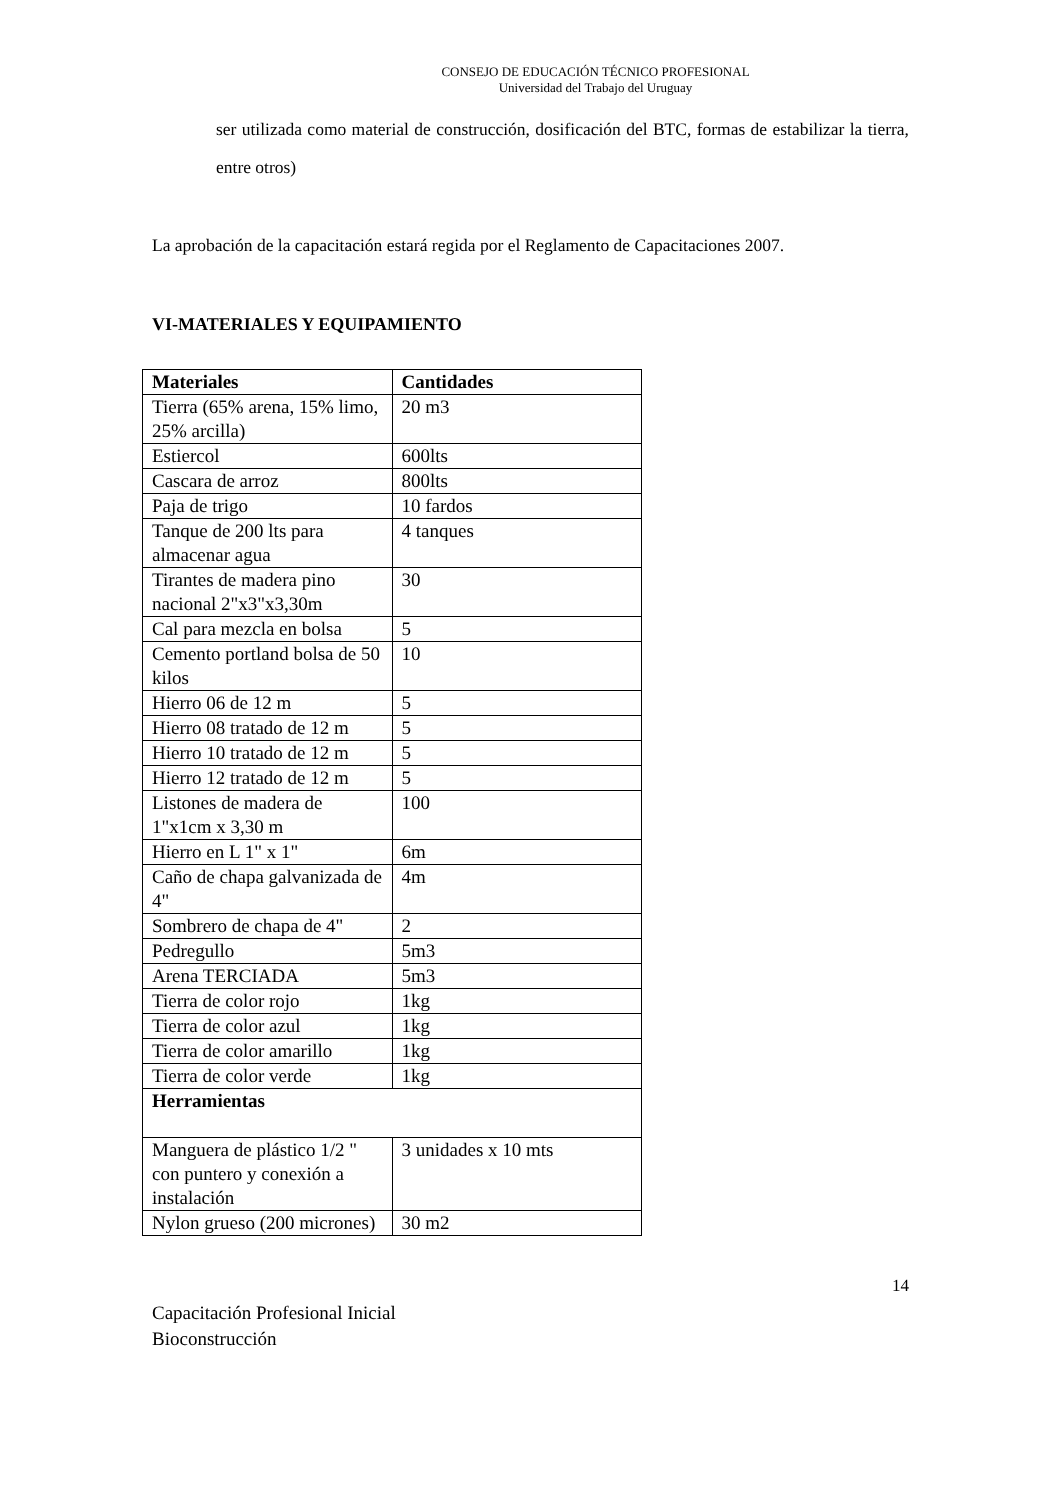CONSEJO DE EDUCACIÓN TÉCNICO PROFESIONAL
Universidad del Trabajo del Uruguay
ser utilizada como material de construcción, dosificación del BTC, formas de estabilizar la tierra, entre otros)
La aprobación de la capacitación estará regida por el Reglamento de Capacitaciones 2007.
VI-MATERIALES Y EQUIPAMIENTO
| Materiales | Cantidades |
| --- | --- |
| Tierra (65% arena, 15% limo, 25% arcilla) | 20 m3 |
| Estiercol | 600lts |
| Cascara de arroz | 800lts |
| Paja de trigo | 10 fardos |
| Tanque de 200 lts para almacenar agua | 4 tanques |
| Tirantes de madera pino nacional 2"x3"x3,30m | 30 |
| Cal para mezcla en bolsa | 5 |
| Cemento portland bolsa de 50 kilos | 10 |
| Hierro 06 de 12 m | 5 |
| Hierro 08 tratado de 12 m | 5 |
| Hierro 10 tratado de 12 m | 5 |
| Hierro 12 tratado de 12 m | 5 |
| Listones de madera de 1"x1cm x 3,30 m | 100 |
| Hierro en L 1" x 1" | 6m |
| Caño de chapa galvanizada de 4" | 4m |
| Sombrero de chapa de 4" | 2 |
| Pedregullo | 5m3 |
| Arena TERCIADA | 5m3 |
| Tierra de color rojo | 1kg |
| Tierra de color azul | 1kg |
| Tierra de color amarillo | 1kg |
| Tierra de color verde | 1kg |
| Herramientas | |
| Manguera de plástico 1/2 " con puntero y conexión a instalación | 3 unidades x 10 mts |
| Nylon grueso (200 micrones) | 30 m2 |
14
Capacitación Profesional Inicial
Bioconstrucción